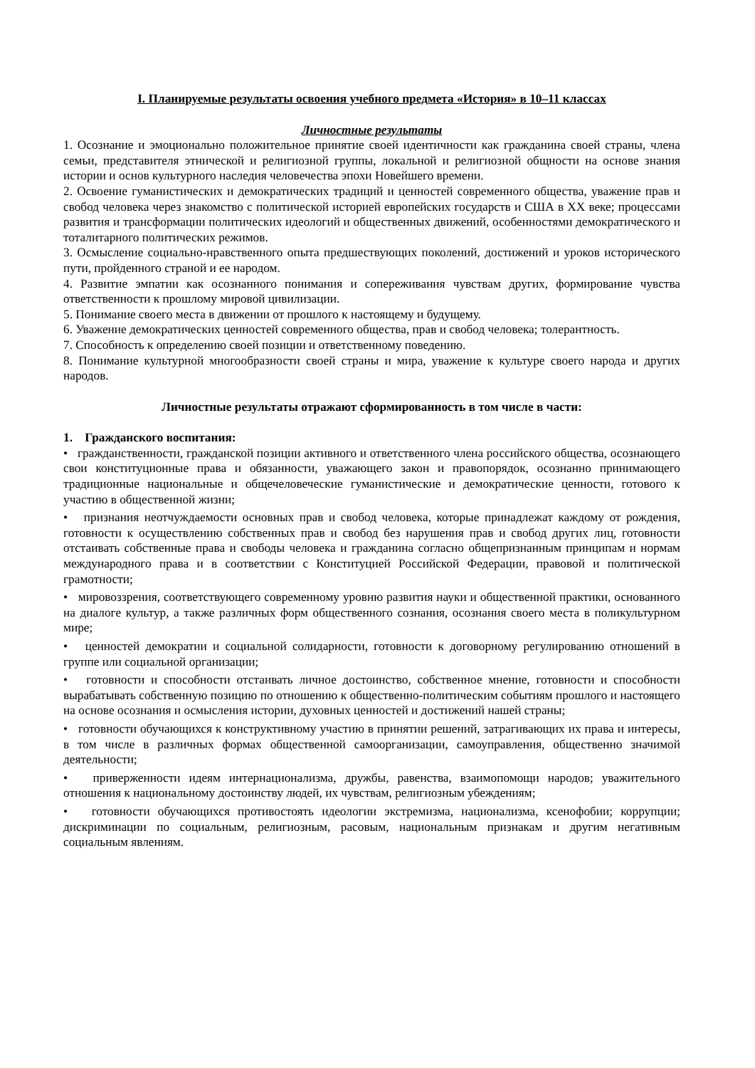I. Планируемые результаты освоения учебного предмета «История» в 10–11 классах
Личностные результаты
1. Осознание и эмоционально положительное принятие своей идентичности как гражданина своей страны, члена семьи, представителя этнической и религиозной группы, локальной и религиозной общности на основе знания истории и основ культурного наследия человечества эпохи Новейшего времени.
2. Освоение гуманистических и демократических традиций и ценностей современного общества, уважение прав и свобод человека через знакомство с политической историей европейских государств и США в XX веке; процессами развития и трансформации политических идеологий и общественных движений, особенностями демократического и тоталитарного политических режимов.
3. Осмысление социально-нравственного опыта предшествующих поколений, достижений и уроков исторического пути, пройденного страной и ее народом.
4. Развитие эмпатии как осознанного понимания и сопереживания чувствам других, формирование чувства ответственности к прошлому мировой цивилизации.
5. Понимание своего места в движении от прошлого к настоящему и будущему.
6. Уважение демократических ценностей современного общества, прав и свобод человека; толерантность.
7. Способность к определению своей позиции и ответственному поведению.
8. Понимание культурной многообразности своей страны и мира, уважение к культуре своего народа и других народов.
Личностные результаты отражают сформированность в том числе в части:
1. Гражданского воспитания:
• гражданственности, гражданской позиции активного и ответственного члена российского общества, осознающего свои конституционные права и обязанности, уважающего закон и правопорядок, осознанно принимающего традиционные национальные и общечеловеческие гуманистические и демократические ценности, готового к участию в общественной жизни;
• признания неотчуждаемости основных прав и свобод человека, которые принадлежат каждому от рождения, готовности к осуществлению собственных прав и свобод без нарушения прав и свобод других лиц, готовности отстаивать собственные права и свободы человека и гражданина согласно общепризнанным принципам и нормам международного права и в соответствии с Конституцией Российской Федерации, правовой и политической грамотности;
• мировоззрения, соответствующего современному уровню развития науки и общественной практики, основанного на диалоге культур, а также различных форм общественного сознания, осознания своего места в поликультурном мире;
• ценностей демократии и социальной солидарности, готовности к договорному регулированию отношений в группе или социальной организации;
• готовности и способности отстаивать личное достоинство, собственное мнение, готовности и способности вырабатывать собственную позицию по отношению к общественно-политическим событиям прошлого и настоящего на основе осознания и осмысления истории, духовных ценностей и достижений нашей страны;
• готовности обучающихся к конструктивному участию в принятии решений, затрагивающих их права и интересы, в том числе в различных формах общественной самоорганизации, самоуправления, общественно значимой деятельности;
• приверженности идеям интернационализма, дружбы, равенства, взаимопомощи народов; уважительного отношения к национальному достоинству людей, их чувствам, религиозным убеждениям;
• готовности обучающихся противостоять идеологии экстремизма, национализма, ксенофобии; коррупции; дискриминации по социальным, религиозным, расовым, национальным признакам и другим негативным социальным явлениям.